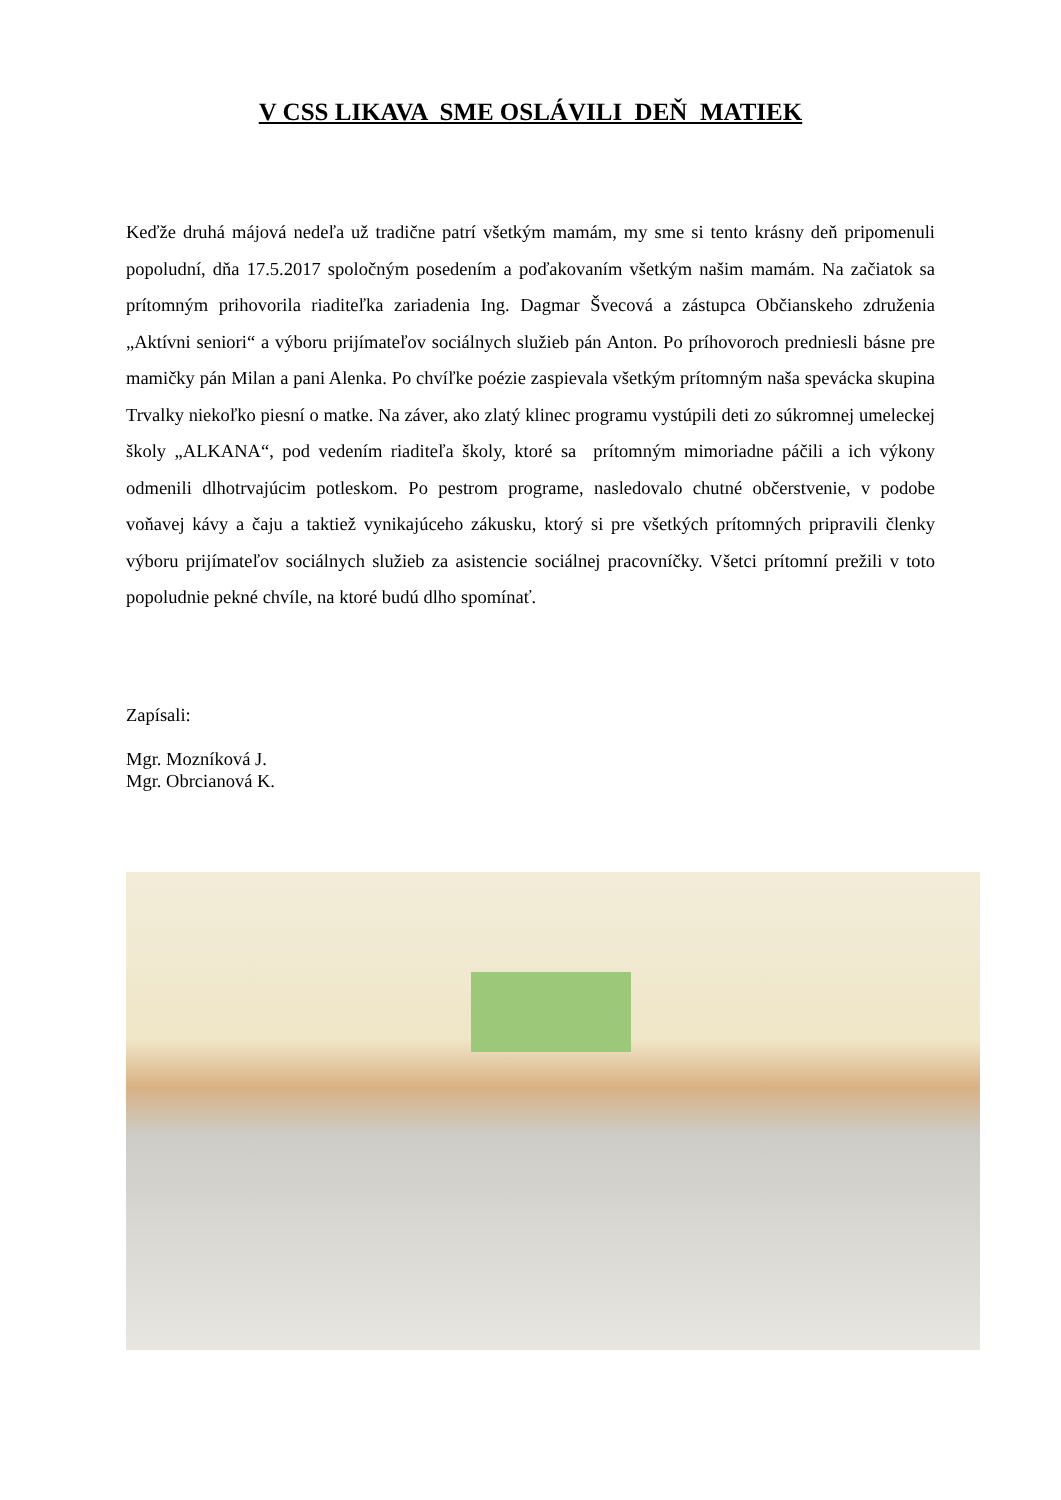V CSS LIKAVA SME OSLÁVILI DEŇ MATIEK
Keďže druhá májová nedeľa už tradične patrí všetkým mamám, my sme si tento krásny deň pripomenuli popoludní, dňa 17.5.2017 spoločným posedením a poďakovaním všetkým našim mamám. Na začiatok sa prítomným prihovorila riaditeľka zariadenia Ing. Dagmar Švecová a zástupca Občianskeho združenia „Aktívni seniori“ a výboru prijímateľov sociálnych služieb pán Anton. Po príhovoroch predniesli básne pre mamičky pán Milan a pani Alenka. Po chvíľke poézie zaspievala všetkým prítomným naša spevácka skupina Trvalky niekoľko piesní o matke. Na záver, ako zlatý klinec programu vystúpili deti zo súkromnej umeleckej školy „ALKANA“, pod vedením riaditeľa školy, ktoré sa prítomným mimoriadne páčili a ich výkony odmenili dlhotrvajúcim potleskom. Po pestrom programe, nasledovalo chutné občerstvenie, v podobe voňavej kávy a čaju a taktiež vynikajúceho zákusku, ktorý si pre všetkých prítomných pripravili členky výboru prijímateľov sociálnych služieb za asistencie sociálnej pracovníčky. Všetci prítomní prežili v toto popoludnie pekné chvíle, na ktoré budú dlho spomínať.
Zapísali:
Mgr. Mozníková J.
Mgr. Obrcianová K.